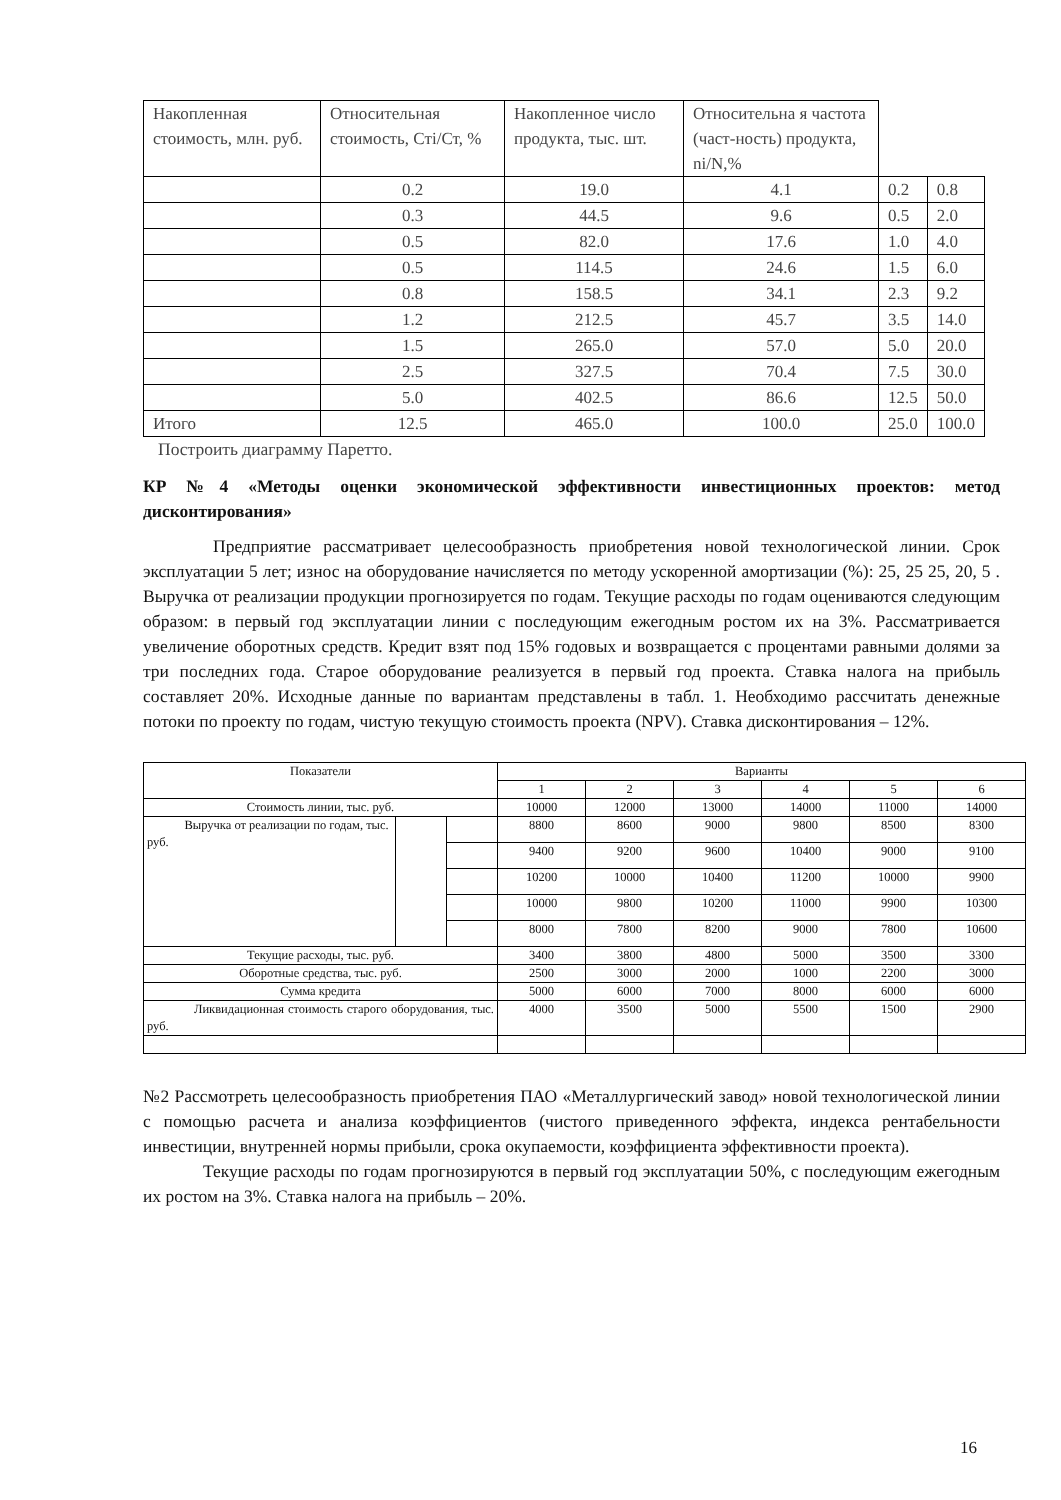| Накопленная стоимость, млн. руб. | Относительная стоимость, Cтi/Ст, % | Накопленное число продукта, тыс. шт. | Относительна я частота (част-ность) продукта, ni/N,% | | |
| | 0.2 | 19.0 | 4.1 | 0.2 | 0.8 |
| | 0.3 | 44.5 | 9.6 | 0.5 | 2.0 |
| | 0.5 | 82.0 | 17.6 | 1.0 | 4.0 |
| | 0.5 | 114.5 | 24.6 | 1.5 | 6.0 |
| | 0.8 | 158.5 | 34.1 | 2.3 | 9.2 |
| | 1.2 | 212.5 | 45.7 | 3.5 | 14.0 |
| | 1.5 | 265.0 | 57.0 | 5.0 | 20.0 |
| | 2.5 | 327.5 | 70.4 | 7.5 | 30.0 |
| | 5.0 | 402.5 | 86.6 | 12.5 | 50.0 |
| Итого | 12.5 | 465.0 | 100.0 | 25.0 | 100.0 |
Построить диаграмму Паретто.
КР №4 «Методы оценки экономической эффективности инвестиционных проектов: метод дисконтирования»
Предприятие рассматривает целесообразность приобретения новой технологической линии. Срок эксплуатации 5 лет; износ на оборудование начисляется по методу ускоренной амортизации (%): 25, 25 25, 20, 5 . Выручка от реализации продукции прогнозируется по годам. Текущие расходы по годам оцениваются следующим образом: в первый год эксплуатации линии с последующим ежегодным ростом их на 3%. Рассматривается увеличение оборотных средств. Кредит взят под 15% годовых и возвращается с процентами равными долями за три последних года. Старое оборудование реализуется в первый год проекта. Ставка налога на прибыль составляет 20%. Исходные данные по вариантам представлены в табл. 1. Необходимо рассчитать денежные потоки по проекту по годам, чистую текущую стоимость проекта (NPV). Ставка дисконтирования – 12%.
| Показатели | | | Варианты | | | | | |
| | | | 1 | 2 | 3 | 4 | 5 | 6 |
| Стоимость линии, тыс. руб. | | | 10000 | 12000 | 13000 | 14000 | 11000 | 14000 |
| Выручка от реализации по годам, тыс. руб. | | | 8800 | 8600 | 9000 | 9800 | 8500 | 8300 |
| | | | 9400 | 9200 | 9600 | 10400 | 9000 | 9100 |
| | | | 10200 | 10000 | 10400 | 11200 | 10000 | 9900 |
| | | | 10000 | 9800 | 10200 | 11000 | 9900 | 10300 |
| | | | 8000 | 7800 | 8200 | 9000 | 7800 | 10600 |
| Текущие расходы, тыс. руб. | | | 3400 | 3800 | 4800 | 5000 | 3500 | 3300 |
| Оборотные средства, тыс. руб. | | | 2500 | 3000 | 2000 | 1000 | 2200 | 3000 |
| Сумма кредита | | | 5000 | 6000 | 7000 | 8000 | 6000 | 6000 |
| Ликвидационная стоимость старого оборудования, тыс. руб. | | | 4000 | 3500 | 5000 | 5500 | 1500 | 2900 |
№2 Рассмотреть целесообразность приобретения ПАО «Металлургический завод» новой технологической линии с помощью расчета и анализа коэффициентов (чистого приведенного эффекта, индекса рентабельности инвестиции, внутренней нормы прибыли, срока окупаемости, коэффициента эффективности проекта).
Текущие расходы по годам прогнозируются в первый год эксплуатации 50%, с последующим ежегодным их ростом на 3%. Ставка налога на прибыль – 20%.
16